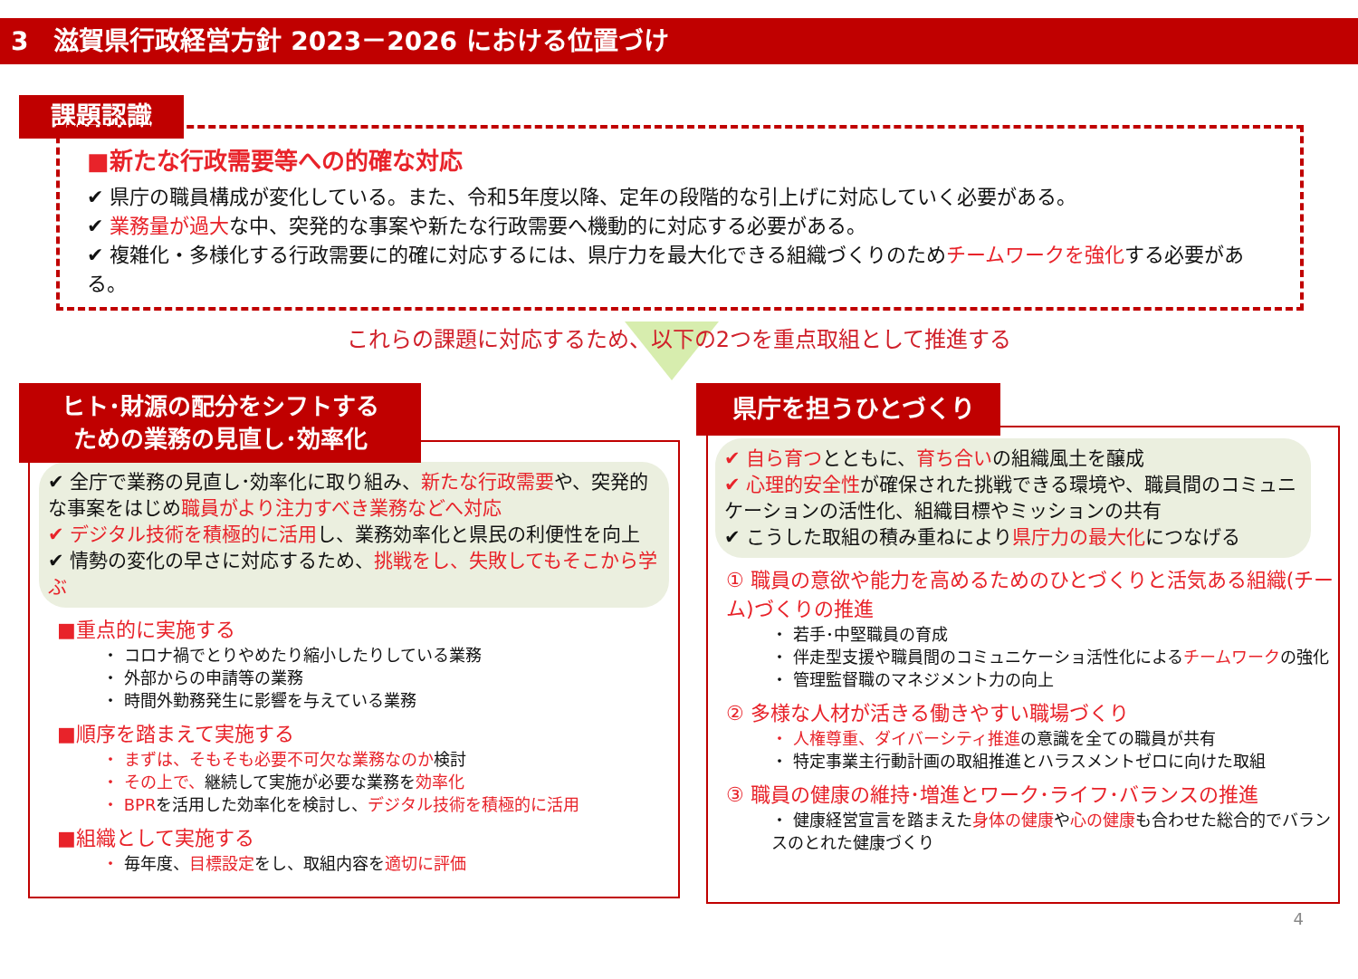3　滋賀県行政経営方針 2023－2026 における位置づけ
課題認識
■新たな行政需要等への的確な対応
✔ 県庁の職員構成が変化している。また、令和5年度以降、定年の段階的な引上げに対応していく必要がある。
✔ 業務量が過大な中、突発的な事案や新たな行政需要へ機動的に対応する必要がある。
✔ 複雑化・多様化する行政需要に的確に対応するには、県庁力を最大化できる組織づくりのためチームワークを強化する必要がある。
これらの課題に対応するため、以下の2つを重点取組として推進する
✔ 全庁で業務の見直し･効率化に取り組み、新たな行政需要や、突発的な事案をはじめ職員がより注力すべき業務などへ対応
✔ デジタル技術を積極的に活用し、業務効率化と県民の利便性を向上
✔ 情勢の変化の早さに対応するため、挑戦をし、失敗してもそこから学ぶ
■重点的に実施する
・ コロナ禍でとりやめたり縮小したりしている業務
・ 外部からの申請等の業務
・ 時間外勤務発生に影響を与えている業務
■順序を踏まえて実施する
・ まずは、そもそも必要不可欠な業務なのか検討
・ その上で、継続して実施が必要な業務を効率化
・ BPRを活用した効率化を検討し、デジタル技術を積極的に活用
■組織として実施する
・ 毎年度、目標設定をし、取組内容を適切に評価
ヒト･財源の配分をシフトする
ための業務の見直し･効率化
✔ 自ら育つとともに、育ち合いの組織風土を醸成
✔ 心理的安全性が確保された挑戦できる環境や、職員間のコミュニケーションの活性化、組織目標やミッションの共有
✔ こうした取組の積み重ねにより県庁力の最大化につなげる
① 職員の意欲や能力を高めるためのひとづくりと活気ある組織(チーム)づくりの推進
・ 若手･中堅職員の育成
・ 伴走型支援や職員間のコミュニケーショ活性化によるチームワークの強化
・ 管理監督職のマネジメント力の向上
② 多様な人材が活きる働きやすい職場づくり
・ 人権尊重、ダイバーシティ推進の意識を全ての職員が共有
・ 特定事業主行動計画の取組推進とハラスメントゼロに向けた取組
③ 職員の健康の維持･増進とワーク･ライフ･バランスの推進
・ 健康経営宣言を踏まえた身体の健康や心の健康も合わせた総合的でバランスのとれた健康づくり
県庁を担うひとづくり
4